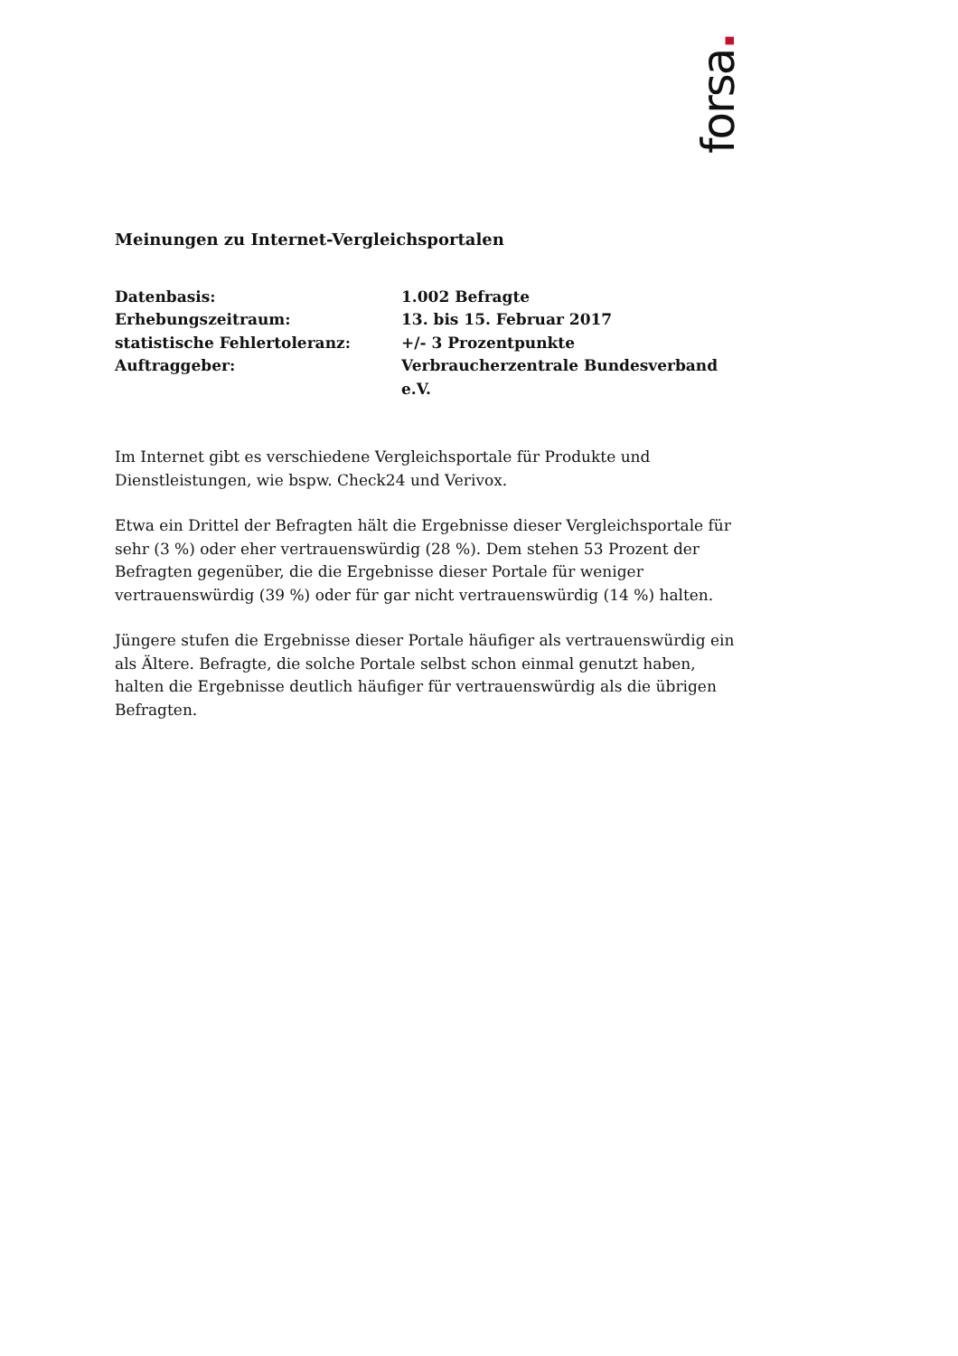forsa.
Meinungen zu Internet-Vergleichsportalen
Datenbasis:
1.002 Befragte
Erhebungszeitraum:
13. bis 15. Februar 2017
statistische Fehlertoleranz:
+/- 3 Prozentpunkte
Auftraggeber:
Verbraucherzentrale Bundesverband e.V.
Im Internet gibt es verschiedene Vergleichsportale für Produkte und Dienstleistungen, wie bspw. Check24 und Verivox.
Etwa ein Drittel der Befragten hält die Ergebnisse dieser Vergleichsportale für sehr (3 %) oder eher vertrauenswürdig (28 %). Dem stehen 53 Prozent der Befragten gegenüber, die die Ergebnisse dieser Portale für weniger vertrauenswürdig (39 %) oder für gar nicht vertrauenswürdig (14 %) halten.
Jüngere stufen die Ergebnisse dieser Portale häufiger als vertrauenswürdig ein als Ältere. Befragte, die solche Portale selbst schon einmal genutzt haben, halten die Ergebnisse deutlich häufiger für vertrauenswürdig als die übrigen Befragten.